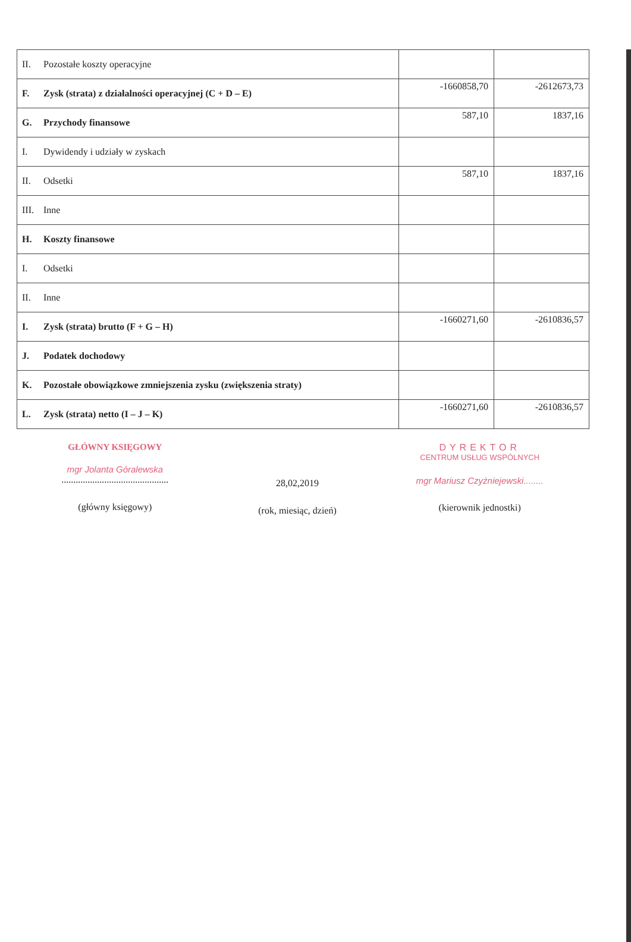| II. Pozostałe koszty operacyjne | | |
| F. Zysk (strata) z działalności operacyjnej (C + D – E) | -1660858,70 | -2612673,73 |
| G. Przychody finansowe | 587,10 | 1837,16 |
| I. Dywidendy i udziały w zyskach | | |
| II. Odsetki | 587,10 | 1837,16 |
| III. Inne | | |
| H. Koszty finansowe | | |
| I. Odsetki | | |
| II. Inne | | |
| I. Zysk (strata) brutto (F + G – H) | -1660271,60 | -2610836,57 |
| J. Podatek dochodowy | | |
| K. Pozostałe obowiązkowe zmniejszenia zysku (zwiększenia straty) | | |
| L. Zysk (strata) netto (I – J – K) | -1660271,60 | -2610836,57 |
GŁÓWNY KSIĘGOWY
mgr Jolanta Góralewska
.............................................
(główny księgowy)
28,02,2019
(rok, miesiąc, dzień)
DYREKTOR
CENTRUM USŁUG WSPÓLNYCH
mgr Mariusz Czyżniejewski........
(kierownik jednostki)